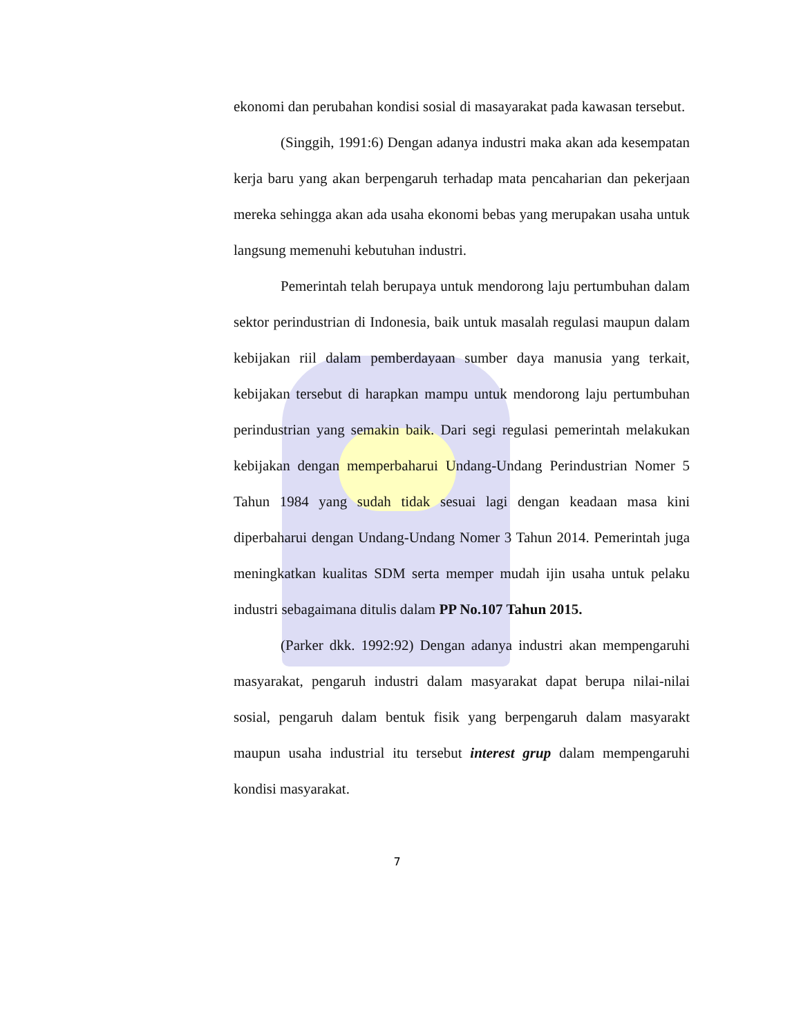ekonomi dan perubahan kondisi sosial di masayarakat pada kawasan tersebut.
(Singgih, 1991:6) Dengan adanya industri maka akan ada kesempatan kerja baru yang akan berpengaruh terhadap mata pencaharian dan pekerjaan mereka sehingga akan ada usaha ekonomi bebas yang merupakan usaha untuk langsung memenuhi kebutuhan industri.
Pemerintah telah berupaya untuk mendorong laju pertumbuhan dalam sektor perindustrian di Indonesia, baik untuk masalah regulasi maupun dalam kebijakan riil dalam pemberdayaan sumber daya manusia yang terkait, kebijakan tersebut di harapkan mampu untuk mendorong laju pertumbuhan perindustrian yang semakin baik. Dari segi regulasi pemerintah melakukan kebijakan dengan memperbaharui Undang-Undang Perindustrian Nomer 5 Tahun 1984 yang sudah tidak sesuai lagi dengan keadaan masa kini diperbaharui dengan Undang-Undang Nomer 3 Tahun 2014. Pemerintah juga meningkatkan kualitas SDM serta memper mudah ijin usaha untuk pelaku industri sebagaimana ditulis dalam PP No.107 Tahun 2015.
(Parker dkk. 1992:92) Dengan adanya industri akan mempengaruhi masyarakat, pengaruh industri dalam masyarakat dapat berupa nilai-nilai sosial, pengaruh dalam bentuk fisik yang berpengaruh dalam masyarakt maupun usaha industrial itu tersebut interest grup dalam mempengaruhi kondisi masyarakat.
7